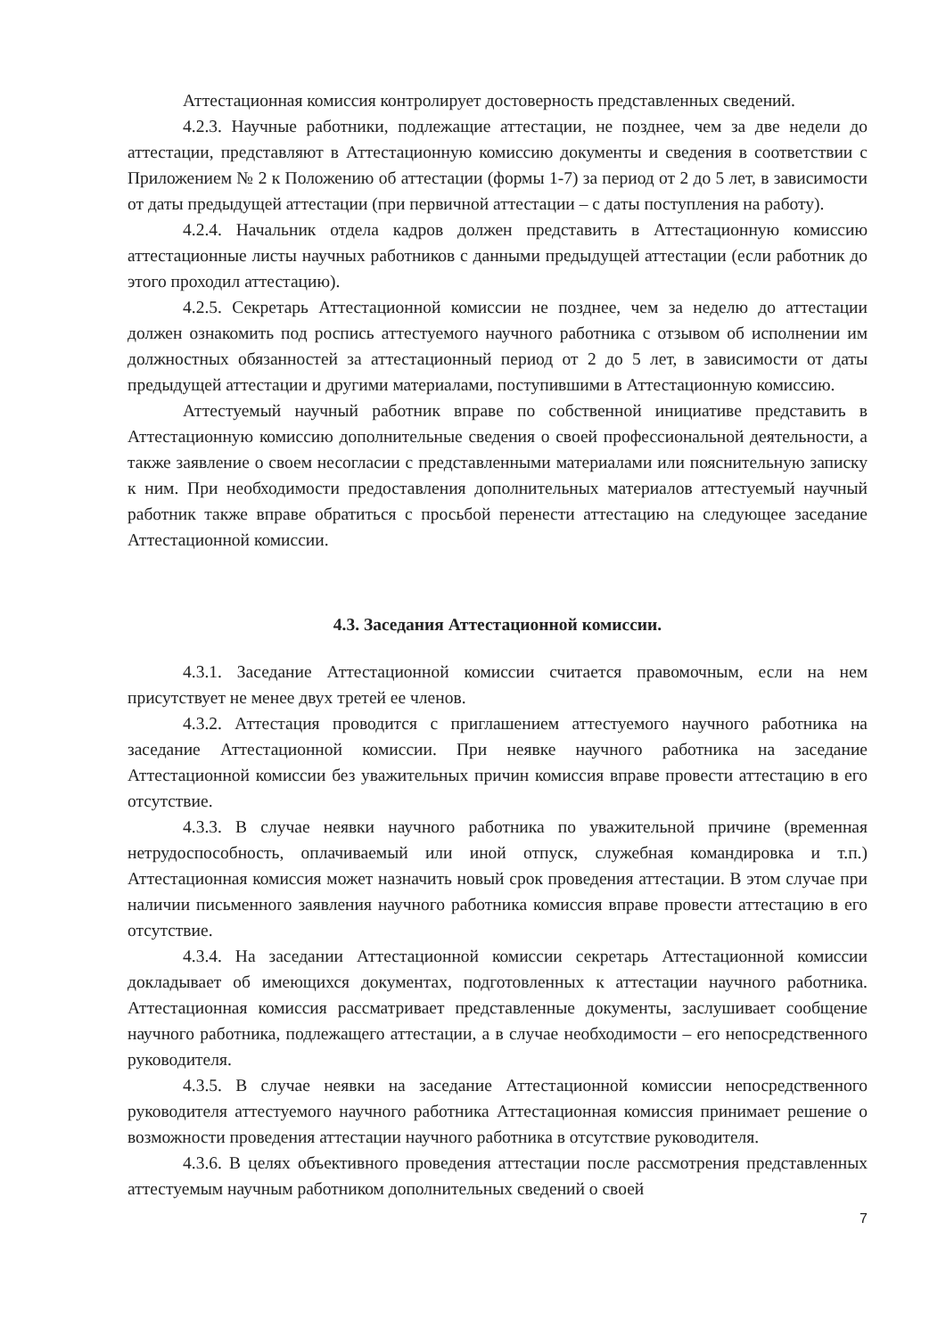Аттестационная комиссия контролирует достоверность представленных сведений.
4.2.3. Научные работники, подлежащие аттестации, не позднее, чем за две недели до аттестации, представляют в Аттестационную комиссию документы и сведения в соответствии с Приложением № 2 к Положению об аттестации (формы 1-7) за период от 2 до 5 лет, в зависимости от даты предыдущей аттестации (при первичной аттестации – с даты поступления на работу).
4.2.4. Начальник отдела кадров должен представить в Аттестационную комиссию аттестационные листы научных работников с данными предыдущей аттестации (если работник до этого проходил аттестацию).
4.2.5. Секретарь Аттестационной комиссии не позднее, чем за неделю до аттестации должен ознакомить под роспись аттестуемого научного работника с отзывом об исполнении им должностных обязанностей за аттестационный период от 2 до 5 лет, в зависимости от даты предыдущей аттестации и другими материалами, поступившими в Аттестационную комиссию.
Аттестуемый научный работник вправе по собственной инициативе представить в Аттестационную комиссию дополнительные сведения о своей профессиональной деятельности, а также заявление о своем несогласии с представленными материалами или пояснительную записку к ним. При необходимости предоставления дополнительных материалов аттестуемый научный работник также вправе обратиться с просьбой перенести аттестацию на следующее заседание Аттестационной комиссии.
4.3. Заседания Аттестационной комиссии.
4.3.1. Заседание Аттестационной комиссии считается правомочным, если на нем присутствует не менее двух третей ее членов.
4.3.2. Аттестация проводится с приглашением аттестуемого научного работника на заседание Аттестационной комиссии. При неявке научного работника на заседание Аттестационной комиссии без уважительных причин комиссия вправе провести аттестацию в его отсутствие.
4.3.3. В случае неявки научного работника по уважительной причине (временная нетрудоспособность, оплачиваемый или иной отпуск, служебная командировка и т.п.) Аттестационная комиссия может назначить новый срок проведения аттестации. В этом случае при наличии письменного заявления научного работника комиссия вправе провести аттестацию в его отсутствие.
4.3.4. На заседании Аттестационной комиссии секретарь Аттестационной комиссии докладывает об имеющихся документах, подготовленных к аттестации научного работника. Аттестационная комиссия рассматривает представленные документы, заслушивает сообщение научного работника, подлежащего аттестации, а в случае необходимости – его непосредственного руководителя.
4.3.5. В случае неявки на заседание Аттестационной комиссии непосредственного руководителя аттестуемого научного работника Аттестационная комиссия принимает решение о возможности проведения аттестации научного работника в отсутствие руководителя.
4.3.6. В целях объективного проведения аттестации после рассмотрения представленных аттестуемым научным работником дополнительных сведений о своей
7